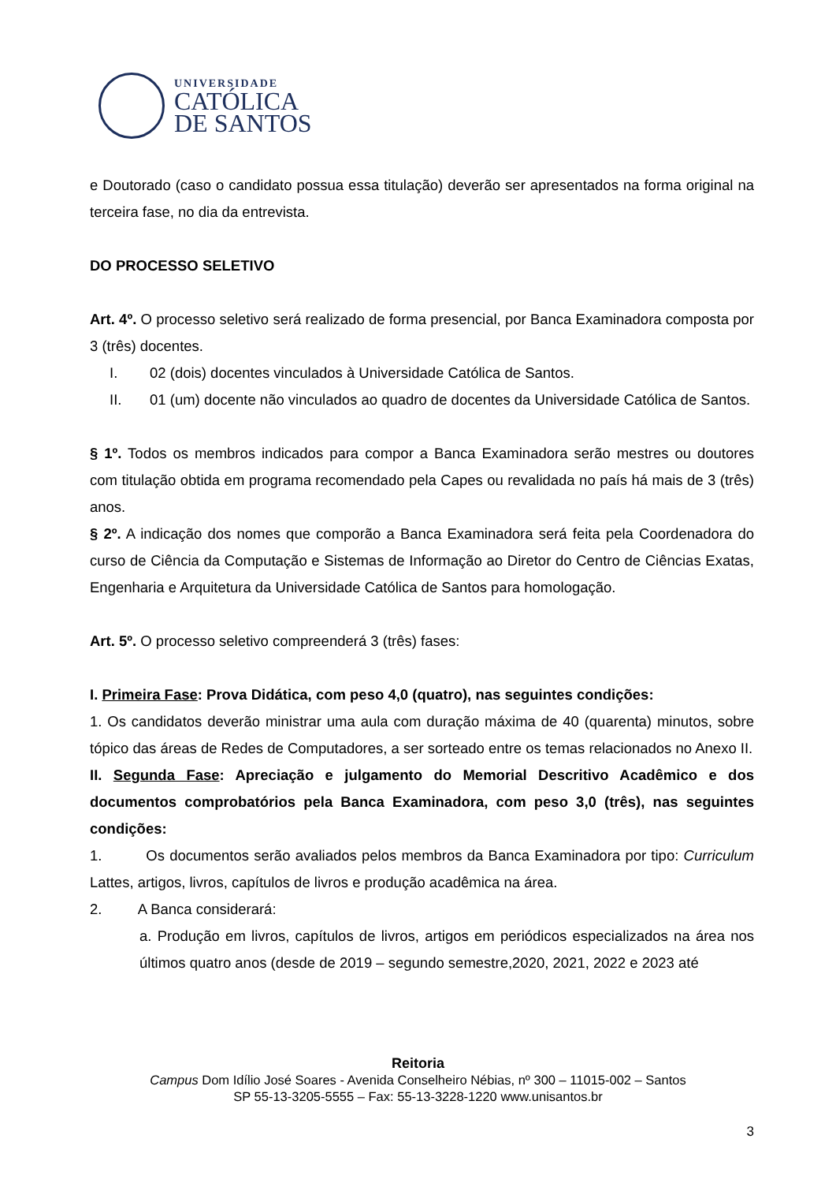UNIVERSIDADE
CATÓLICA
DE SANTOS
e Doutorado (caso o candidato possua essa titulação) deverão ser apresentados na forma original na terceira fase, no dia da entrevista.
DO PROCESSO SELETIVO
Art. 4º. O processo seletivo será realizado de forma presencial, por Banca Examinadora composta por 3 (três) docentes.
I. 02 (dois) docentes vinculados à Universidade Católica de Santos.
II. 01 (um) docente não vinculados ao quadro de docentes da Universidade Católica de Santos.
§ 1º. Todos os membros indicados para compor a Banca Examinadora serão mestres ou doutores com titulação obtida em programa recomendado pela Capes ou revalidada no país há mais de 3 (três) anos.
§ 2º. A indicação dos nomes que comporão a Banca Examinadora será feita pela Coordenadora do curso de Ciência da Computação e Sistemas de Informação ao Diretor do Centro de Ciências Exatas, Engenharia e Arquitetura da Universidade Católica de Santos para homologação.
Art. 5º. O processo seletivo compreenderá 3 (três) fases:
I. Primeira Fase: Prova Didática, com peso 4,0 (quatro), nas seguintes condições:
1. Os candidatos deverão ministrar uma aula com duração máxima de 40 (quarenta) minutos, sobre tópico das áreas de Redes de Computadores, a ser sorteado entre os temas relacionados no Anexo II.
II. Segunda Fase: Apreciação e julgamento do Memorial Descritivo Acadêmico e dos documentos comprobatórios pela Banca Examinadora, com peso 3,0 (três), nas seguintes condições:
1. Os documentos serão avaliados pelos membros da Banca Examinadora por tipo: Curriculum Lattes, artigos, livros, capítulos de livros e produção acadêmica na área.
2. A Banca considerará:
a. Produção em livros, capítulos de livros, artigos em periódicos especializados na área nos últimos quatro anos (desde de 2019 – segundo semestre,2020, 2021, 2022 e 2023 até
Reitoria
Campus Dom Idílio José Soares - Avenida Conselheiro Nébias, nº 300 – 11015-002 – Santos
SP 55-13-3205-5555 – Fax: 55-13-3228-1220 www.unisantos.br
3